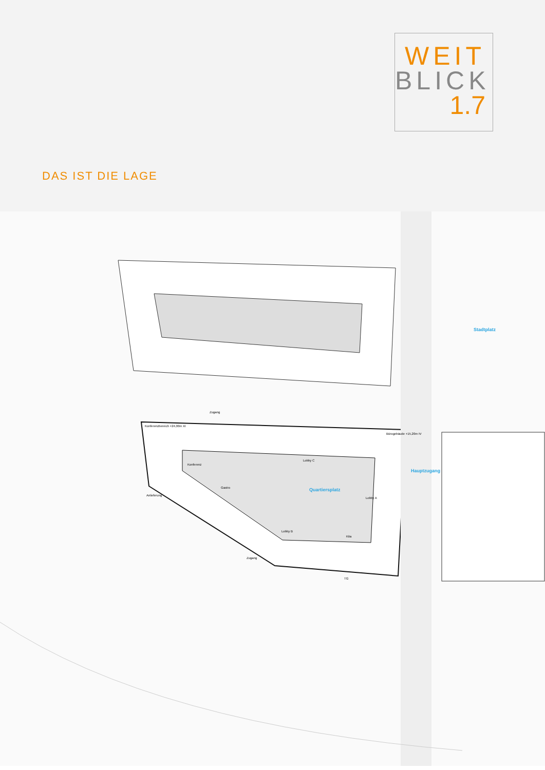WEIT
BLICK
1.7
DAS IST DIE LAGE
Stadtplatz
Quartiersplatz
Hauptzugang
Konferenzbereich +24,00m XI
Bürogebäude +15,20m IV
Zugang
Lobby C
Gastro
Lobby B
Lobby A
Kita
TG
Konferenz
Anlieferung
Zugang